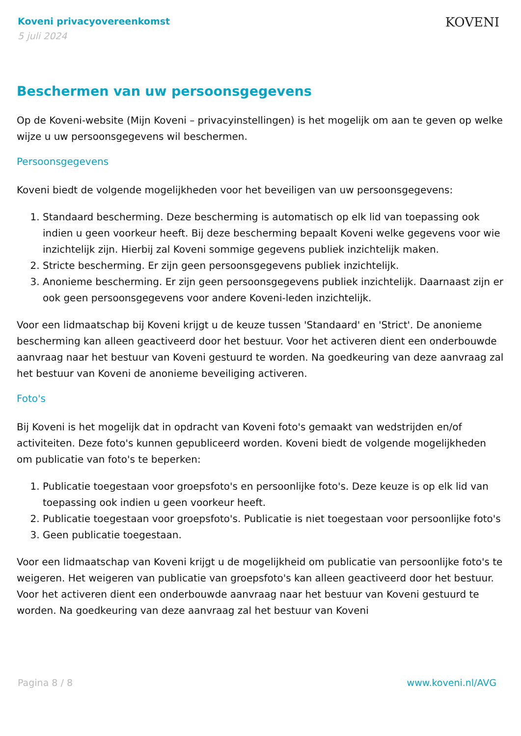Koveni privacyovereenkomst
5 juli 2024
KOVENI
Beschermen van uw persoonsgegevens
Op de Koveni-website (Mijn Koveni – privacyinstellingen) is het mogelijk om aan te geven op welke wijze u uw persoonsgegevens wil beschermen.
Persoonsgegevens
Koveni biedt de volgende mogelijkheden voor het beveiligen van uw persoonsgegevens:
1. Standaard bescherming. Deze bescherming is automatisch op elk lid van toepassing ook indien u geen voorkeur heeft. Bij deze bescherming bepaalt Koveni welke gegevens voor wie inzichtelijk zijn. Hierbij zal Koveni sommige gegevens publiek inzichtelijk maken.
2. Stricte bescherming. Er zijn geen persoonsgegevens publiek inzichtelijk.
3. Anonieme bescherming. Er zijn geen persoonsgegevens publiek inzichtelijk. Daarnaast zijn er ook geen persoonsgegevens voor andere Koveni-leden inzichtelijk.
Voor een lidmaatschap bij Koveni krijgt u de keuze tussen 'Standaard' en 'Strict'. De anonieme bescherming kan alleen geactiveerd door het bestuur. Voor het activeren dient een onderbouwde aanvraag naar het bestuur van Koveni gestuurd te worden. Na goedkeuring van deze aanvraag zal het bestuur van Koveni de anonieme beveiliging activeren.
Foto's
Bij Koveni is het mogelijk dat in opdracht van Koveni foto's gemaakt van wedstrijden en/of activiteiten. Deze foto's kunnen gepubliceerd worden. Koveni biedt de volgende mogelijkheden om publicatie van foto's te beperken:
1. Publicatie toegestaan voor groepsfoto's en persoonlijke foto's. Deze keuze is op elk lid van toepassing ook indien u geen voorkeur heeft.
2. Publicatie toegestaan voor groepsfoto's. Publicatie is niet toegestaan voor persoonlijke foto's
3. Geen publicatie toegestaan.
Voor een lidmaatschap van Koveni krijgt u de mogelijkheid om publicatie van persoonlijke foto's te weigeren. Het weigeren van publicatie van groepsfoto's kan alleen geactiveerd door het bestuur. Voor het activeren dient een onderbouwde aanvraag naar het bestuur van Koveni gestuurd te worden. Na goedkeuring van deze aanvraag zal het bestuur van Koveni
Pagina 8 / 8 www.koveni.nl/AVG